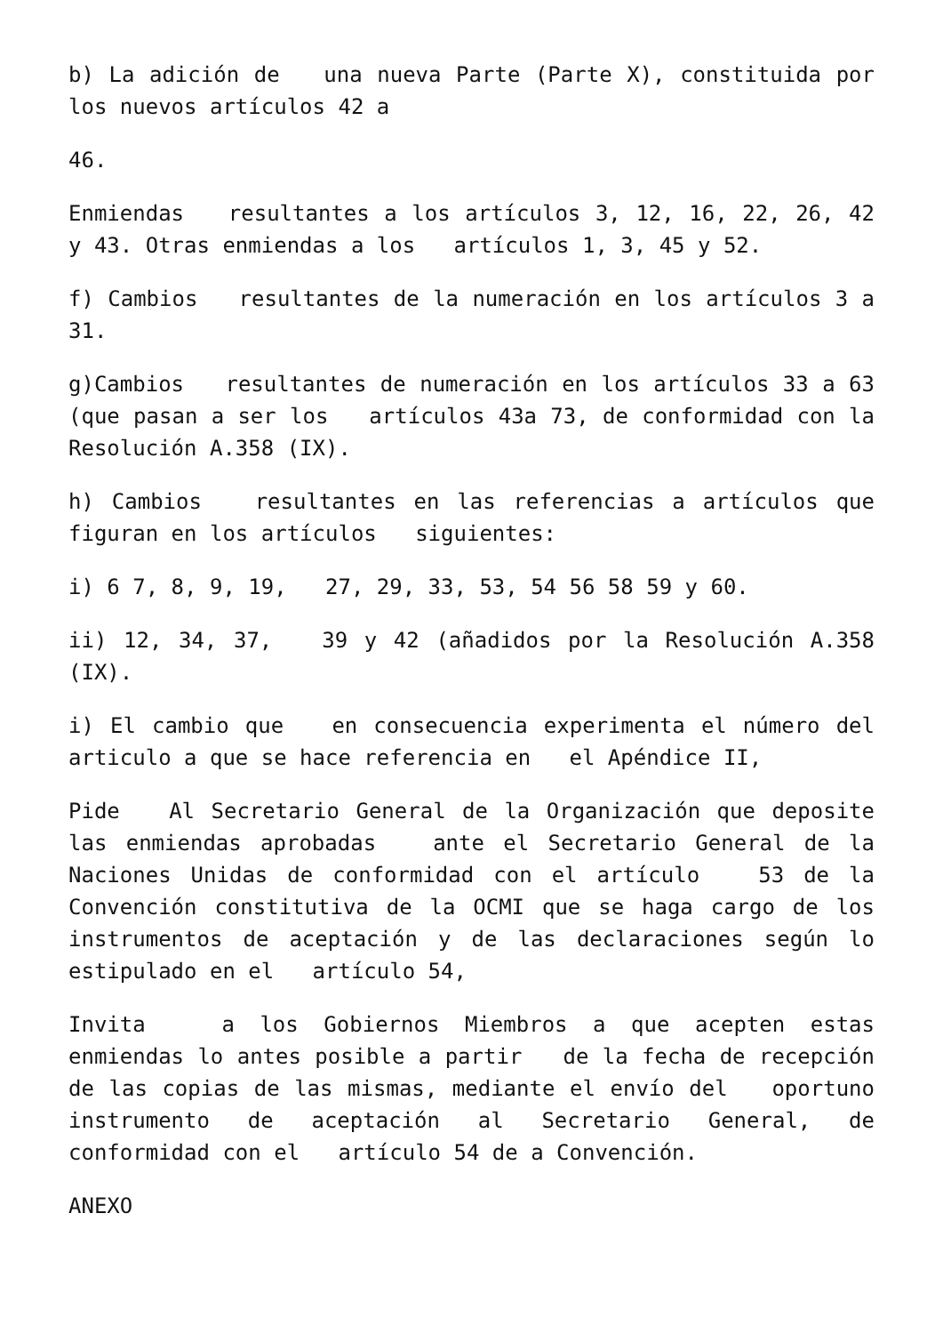b) La adición de una nueva Parte (Parte X), constituida por los nuevos artículos 42 a
46.
Enmiendas resultantes a los artículos 3, 12, 16, 22, 26, 42 y 43. Otras enmiendas a los artículos 1, 3, 45 y 52.
f) Cambios resultantes de la numeración en los artículos 3 a 31.
g)Cambios resultantes de numeración en los artículos 33 a 63 (que pasan a ser los artículos 43a 73, de conformidad con la Resolución A.358 (IX).
h) Cambios resultantes en las referencias a artículos que figuran en los artículos siguientes:
i) 6 7, 8, 9, 19, 27, 29, 33, 53, 54 56 58 59 y 60.
ii) 12, 34, 37, 39 y 42 (añadidos por la Resolución A.358 (IX).
i) El cambio que en consecuencia experimenta el número del articulo a que se hace referencia en el Apéndice II,
Pide Al Secretario General de la Organización que deposite las enmiendas aprobadas ante el Secretario General de la Naciones Unidas de conformidad con el artículo 53 de la Convención constitutiva de la OCMI que se haga cargo de los instrumentos de aceptación y de las declaraciones según lo estipulado en el artículo 54,
Invita a los Gobiernos Miembros a que acepten estas enmiendas lo antes posible a partir de la fecha de recepción de las copias de las mismas, mediante el envío del oportuno instrumento de aceptación al Secretario General, de conformidad con el artículo 54 de a Convención.
ANEXO